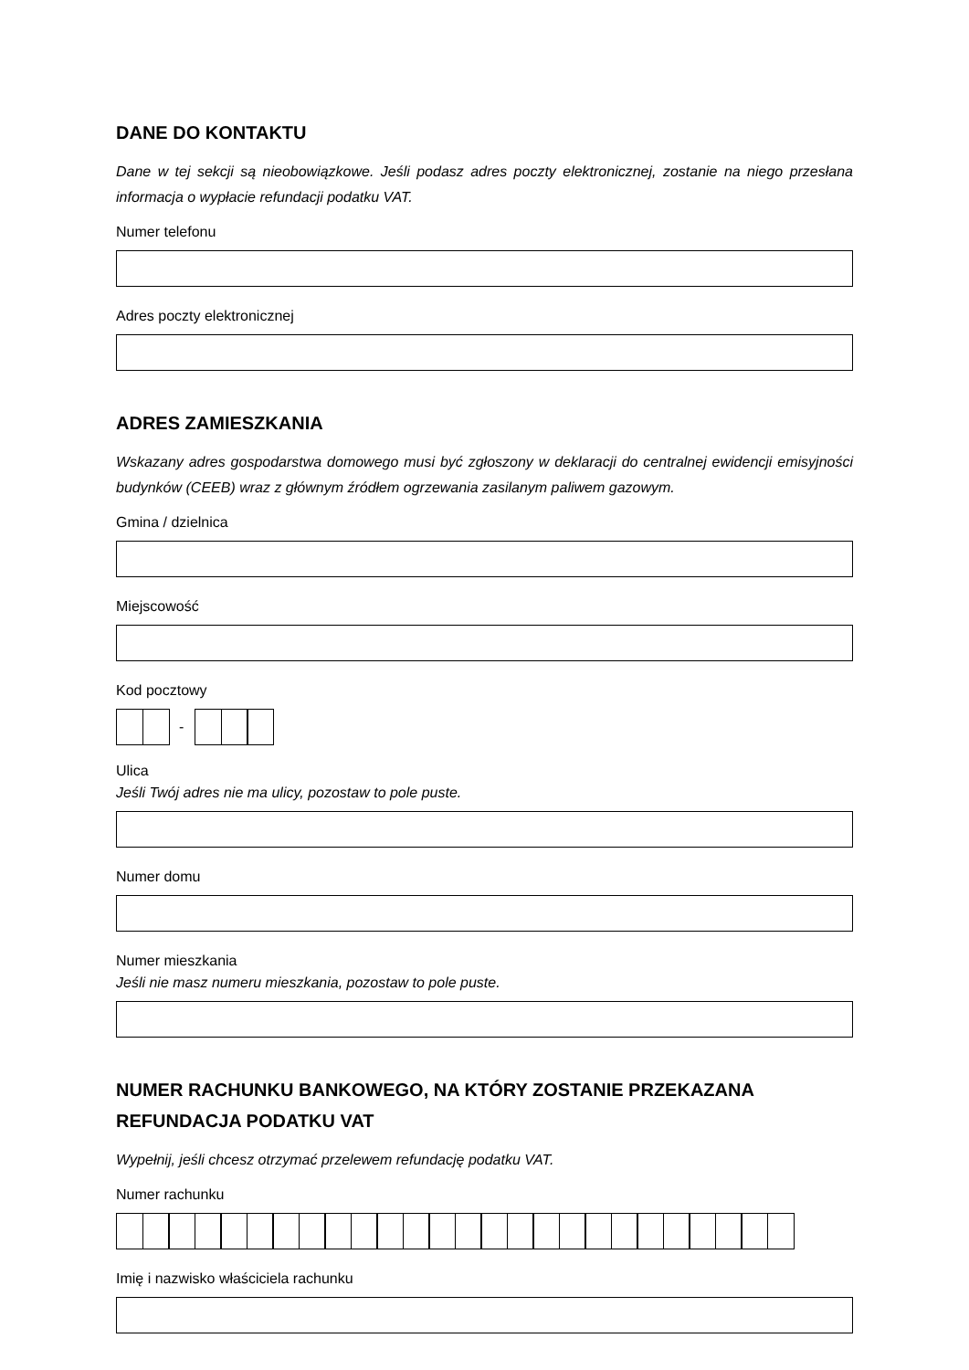DANE DO KONTAKTU
Dane w tej sekcji są nieobowiązkowe. Jeśli podasz adres poczty elektronicznej, zostanie na niego przesłana informacja o wypłacie refundacji podatku VAT.
Numer telefonu
Adres poczty elektronicznej
ADRES ZAMIESZKANIA
Wskazany adres gospodarstwa domowego musi być zgłoszony w deklaracji do centralnej ewidencji emisyjności budynków (CEEB) wraz z głównym źródłem ogrzewania zasilanym paliwem gazowym.
Gmina / dzielnica
Miejscowość
Kod pocztowy
-
Ulica
Jeśli Twój adres nie ma ulicy, pozostaw to pole puste.
Numer domu
Numer mieszkania
Jeśli nie masz numeru mieszkania, pozostaw to pole puste.
NUMER RACHUNKU BANKOWEGO, NA KTÓRY ZOSTANIE PRZEKAZANA REFUNDACJA PODATKU VAT
Wypełnij, jeśli chcesz otrzymać przelewem refundację podatku VAT.
Numer rachunku
Imię i nazwisko właściciela rachunku